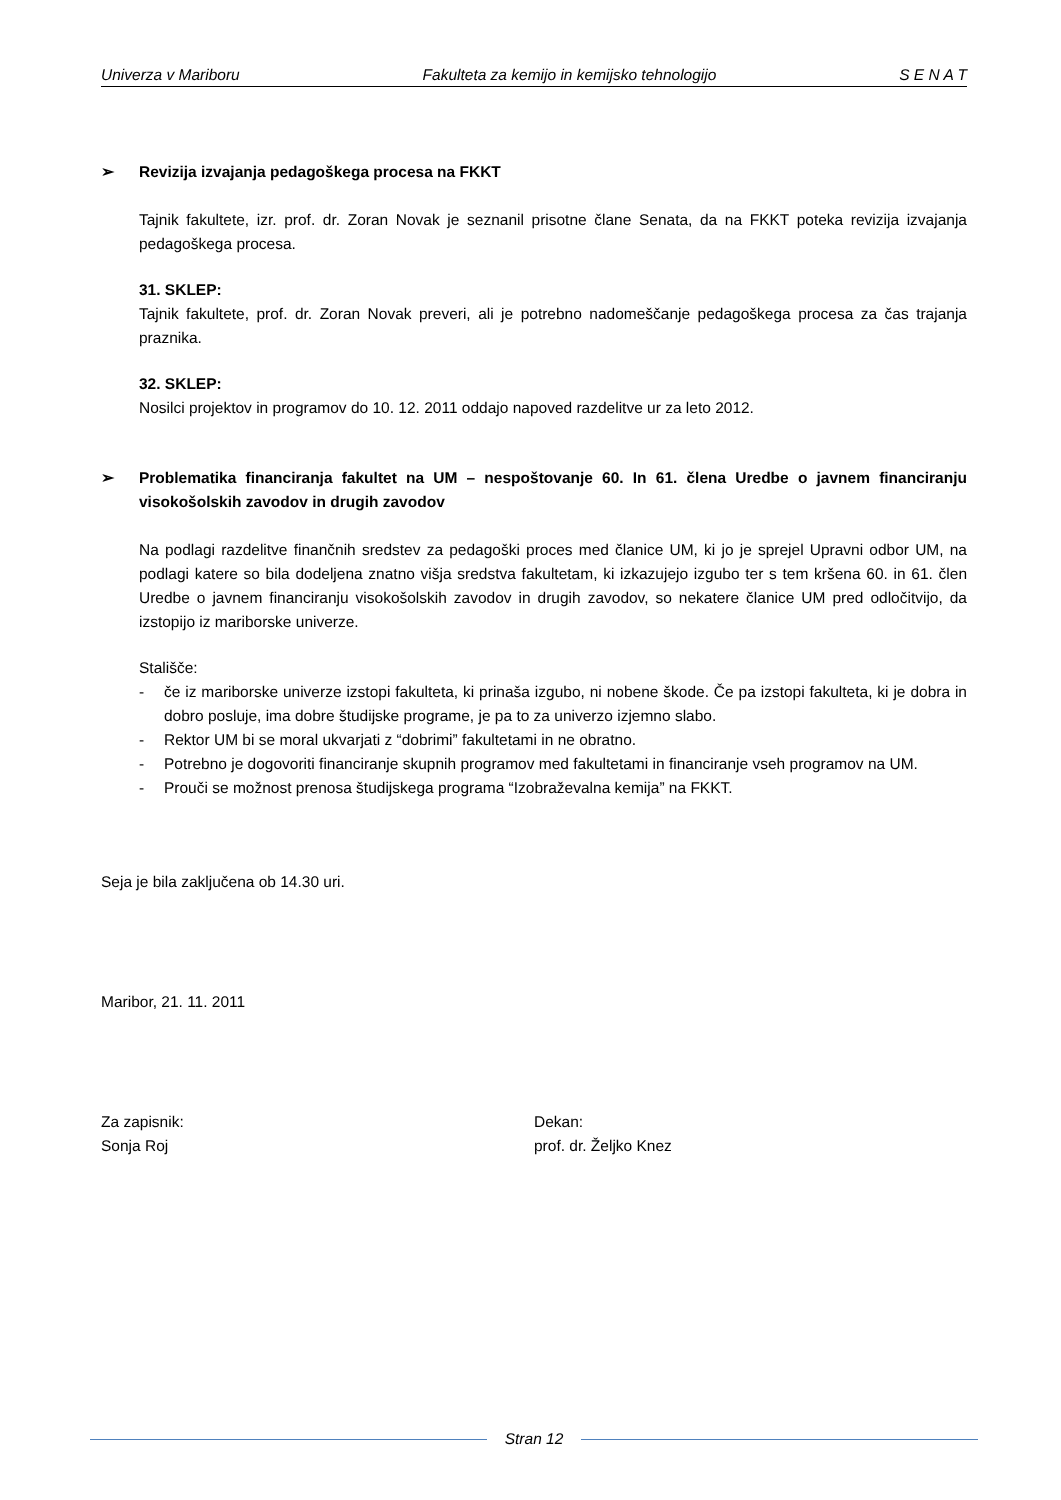Univerza v Mariboru Fakulteta za kemijo in kemijsko tehnologijo S E N A T
➢ Revizija izvajanja pedagoškega procesa na FKKT
Tajnik fakultete, izr. prof. dr. Zoran Novak je seznanil prisotne člane Senata, da na FKKT poteka revizija izvajanja pedagoškega procesa.
31. SKLEP:
Tajnik fakultete, prof. dr. Zoran Novak preveri, ali je potrebno nadomeščanje pedagoškega procesa za čas trajanja praznika.
32. SKLEP:
Nosilci projektov in programov do 10. 12. 2011 oddajo napoved razdelitve ur za leto 2012.
➢ Problematika financiranja fakultet na UM – nespoštovanje 60. In 61. člena Uredbe o javnem financiranju visokošolskih zavodov in drugih zavodov
Na podlagi razdelitve finančnih sredstev za pedagoški proces med članice UM, ki jo je sprejel Upravni odbor UM, na podlagi katere so bila dodeljena znatno višja sredstva fakultetam, ki izkazujejo izgubo ter s tem kršena 60. in 61. člen Uredbe o javnem financiranju visokošolskih zavodov in drugih zavodov, so nekatere članice UM pred odločitvijo, da izstopijo iz mariborske univerze.
Stališče:
- če iz mariborske univerze izstopi fakulteta, ki prinaša izgubo, ni nobene škode. Če pa izstopi fakulteta, ki je dobra in dobro posluje, ima dobre študijske programe, je pa to za univerzo izjemno slabo.
- Rektor UM bi se moral ukvarjati z “dobrimi” fakultetami in ne obratno.
- Potrebno je dogovoriti financiranje skupnih programov med fakultetami in financiranje vseh programov na UM.
- Prouči se možnost prenosa študijskega programa “Izobraževalna kemija” na FKKT.
Seja je bila zaključena ob 14.30 uri.
Maribor, 21. 11. 2011
Za zapisnik:
Sonja Roj
Dekan:
prof. dr. Željko Knez
Stran 12